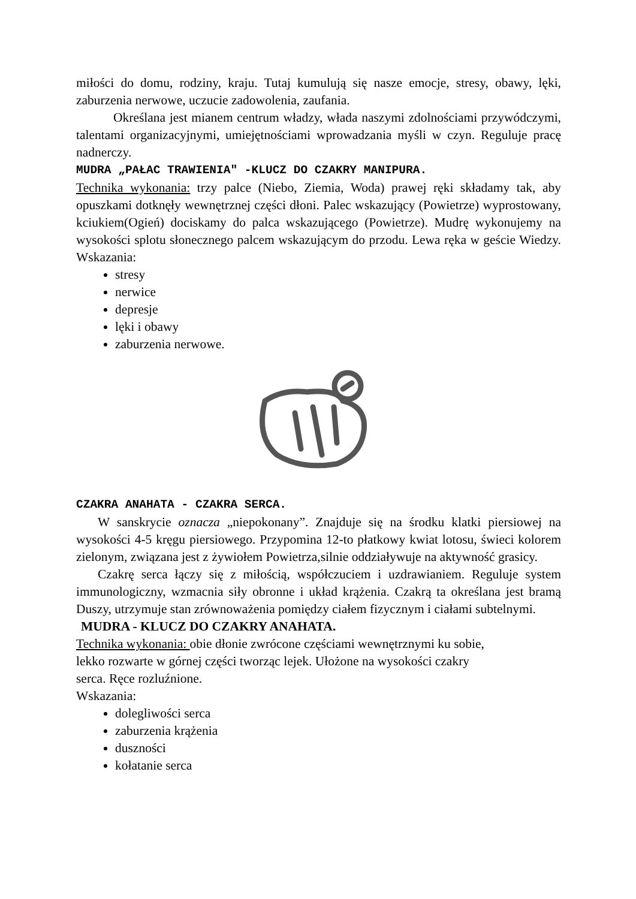miłości do domu, rodziny, kraju. Tutaj kumulują się nasze emocje, stresy, obawy, lęki, zaburzenia nerwowe, uczucie zadowolenia, zaufania.
Określana jest mianem centrum władzy, włada naszymi zdolnościami przywódczymi, talentami organizacyjnymi, umiejętnościami wprowadzania myśli w czyn. Reguluje pracę nadnerczy.
MUDRA „PAŁAC TRAWIENIA" -KLUCZ DO CZAKRY MANIPURA.
Technika wykonania: trzy palce (Niebo, Ziemia, Woda) prawej ręki składamy tak, aby opuszkami dotknęły wewnętrznej części dłoni. Palec wskazujący (Powietrze) wyprostowany, kciukiem(Ogień) dociskamy do palca wskazującego (Powietrze). Mudrę wykonujemy na wysokości splotu słonecznego palcem wskazującym do przodu. Lewa ręka w geście Wiedzy. Wskazania:
stresy
nerwice
depresje
lęki i obawy
zaburzenia nerwowe.
CZAKRA ANAHATA - CZAKRA SERCA.
W sanskrycie oznacza „niepokonany”. Znajduje się na środku klatki piersiowej na wysokości 4-5 kręgu piersiowego. Przypomina 12-to płatkowy kwiat lotosu, świeci kolorem zielonym, związana jest z żywiołem Powietrza,silnie oddziaływuje na aktywność grasicy.
Czakrę serca łączy się z miłością, współczuciem i uzdrawianiem. Reguluje system immunologiczny, wzmacnia siły obronne i układ krążenia. Czakrą ta określana jest bramą Duszy, utrzymuje stan zrównoważenia pomiędzy ciałem fizycznym i ciałami subtelnymi.
MUDRA - KLUCZ DO CZAKRY ANAHATA.
Technika wykonania: obie dłonie zwrócone częściami wewnętrznymi ku sobie,
lekko rozwarte w górnej części tworząc lejek. Ułożone na wysokości czakry
serca. Ręce rozluźnione.
Wskazania:
dolegliwości serca
zaburzenia krążenia
duszności
kołatanie serca